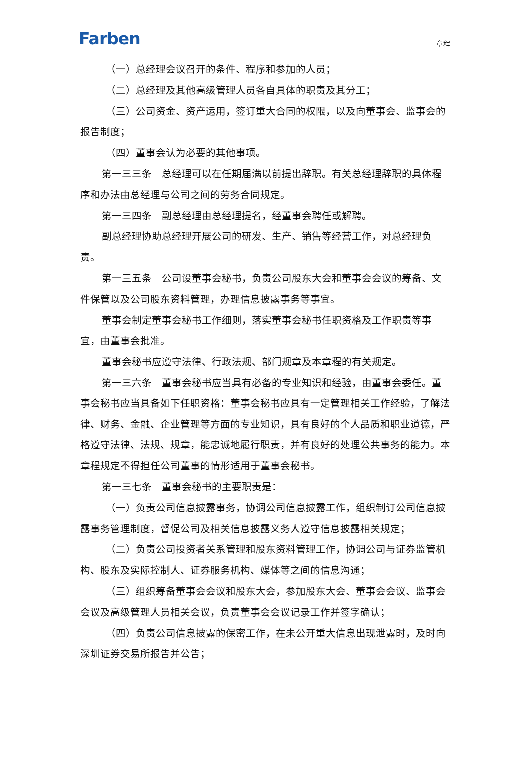Farben
章程
（一）总经理会议召开的条件、程序和参加的人员；
（二）总经理及其他高级管理人员各自具体的职责及其分工；
（三）公司资金、资产运用，签订重大合同的权限，以及向董事会、监事会的报告制度；
（四）董事会认为必要的其他事项。
第一三三条　总经理可以在任期届满以前提出辞职。有关总经理辞职的具体程序和办法由总经理与公司之间的劳务合同规定。
第一三四条　副总经理由总经理提名，经董事会聘任或解聘。
副总经理协助总经理开展公司的研发、生产、销售等经营工作，对总经理负责。
第一三五条　公司设董事会秘书，负责公司股东大会和董事会会议的筹备、文件保管以及公司股东资料管理，办理信息披露事务等事宜。
董事会制定董事会秘书工作细则，落实董事会秘书任职资格及工作职责等事宜，由董事会批准。
董事会秘书应遵守法律、行政法规、部门规章及本章程的有关规定。
第一三六条　董事会秘书应当具有必备的专业知识和经验，由董事会委任。董事会秘书应当具备如下任职资格：董事会秘书应具有一定管理相关工作经验，了解法律、财务、金融、企业管理等方面的专业知识，具有良好的个人品质和职业道德，严格遵守法律、法规、规章，能忠诚地履行职责，并有良好的处理公共事务的能力。本章程规定不得担任公司董事的情形适用于董事会秘书。
第一三七条　董事会秘书的主要职责是：
（一）负责公司信息披露事务，协调公司信息披露工作，组织制订公司信息披露事务管理制度，督促公司及相关信息披露义务人遵守信息披露相关规定；
（二）负责公司投资者关系管理和股东资料管理工作，协调公司与证券监管机构、股东及实际控制人、证券服务机构、媒体等之间的信息沟通；
（三）组织筹备董事会会议和股东大会，参加股东大会、董事会会议、监事会会议及高级管理人员相关会议，负责董事会会议记录工作并签字确认；
（四）负责公司信息披露的保密工作，在未公开重大信息出现泄露时，及时向深圳证券交易所报告并公告；